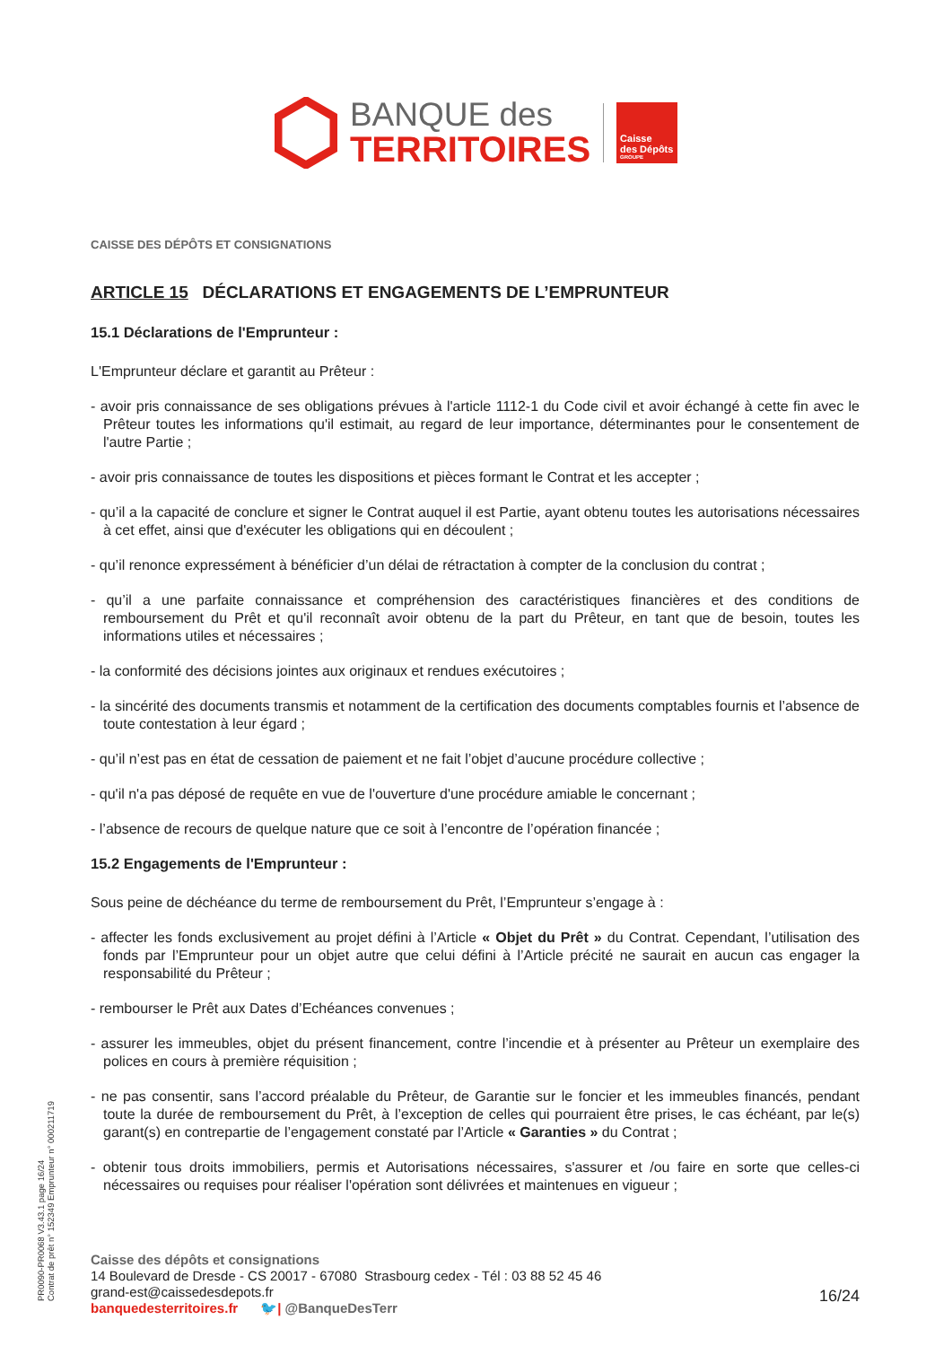BANQUE des
TERRITOIRES
Caisse
des Dépôts
GROUPE
CAISSE DES DÉPÔTS ET CONSIGNATIONS
ARTICLE 15 DÉCLARATIONS ET ENGAGEMENTS DE L’EMPRUNTEUR
15.1 Déclarations de l'Emprunteur :
L'Emprunteur déclare et garantit au Prêteur :
- avoir pris connaissance de ses obligations prévues à l'article 1112-1 du Code civil et avoir échangé à cette fin avec le Prêteur toutes les informations qu'il estimait, au regard de leur importance, déterminantes pour le consentement de l'autre Partie ;
- avoir pris connaissance de toutes les dispositions et pièces formant le Contrat et les accepter ;
- qu’il a la capacité de conclure et signer le Contrat auquel il est Partie, ayant obtenu toutes les autorisations nécessaires à cet effet, ainsi que d'exécuter les obligations qui en découlent ;
- qu’il renonce expressément à bénéficier d’un délai de rétractation à compter de la conclusion du contrat ;
- qu’il a une parfaite connaissance et compréhension des caractéristiques financières et des conditions de remboursement du Prêt et qu'il reconnaît avoir obtenu de la part du Prêteur, en tant que de besoin, toutes les informations utiles et nécessaires ;
- la conformité des décisions jointes aux originaux et rendues exécutoires ;
- la sincérité des documents transmis et notamment de la certification des documents comptables fournis et l’absence de toute contestation à leur égard ;
- qu’il n’est pas en état de cessation de paiement et ne fait l’objet d’aucune procédure collective ;
- qu'il n'a pas déposé de requête en vue de l'ouverture d'une procédure amiable le concernant ;
- l’absence de recours de quelque nature que ce soit à l’encontre de l’opération financée ;
15.2 Engagements de l'Emprunteur :
Sous peine de déchéance du terme de remboursement du Prêt, l’Emprunteur s’engage à :
- affecter les fonds exclusivement au projet défini à l’Article « Objet du Prêt » du Contrat. Cependant, l’utilisation des fonds par l’Emprunteur pour un objet autre que celui défini à l’Article précité ne saurait en aucun cas engager la responsabilité du Prêteur ;
- rembourser le Prêt aux Dates d’Echéances convenues ;
- assurer les immeubles, objet du présent financement, contre l’incendie et à présenter au Prêteur un exemplaire des polices en cours à première réquisition ;
- ne pas consentir, sans l’accord préalable du Prêteur, de Garantie sur le foncier et les immeubles financés, pendant toute la durée de remboursement du Prêt, à l’exception de celles qui pourraient être prises, le cas échéant, par le(s) garant(s) en contrepartie de l’engagement constaté par l’Article « Garanties » du Contrat ;
- obtenir tous droits immobiliers, permis et Autorisations nécessaires, s'assurer et /ou faire en sorte que celles-ci nécessaires ou requises pour réaliser l'opération sont délivrées et maintenues en vigueur ;
PR0090-PR0068 V3.43.1 page 16/24
Contrat de prêt n° 152349 Emprunteur n° 000211719
Caisse des dépôts et consignations
14 Boulevard de Dresde - CS 20017 - 67080 Strasbourg cedex - Tél : 03 88 52 45 46
grand-est@caissedesdepots.fr
banquedesterritoires.fr 🐦| @BanqueDesTerr
16/24